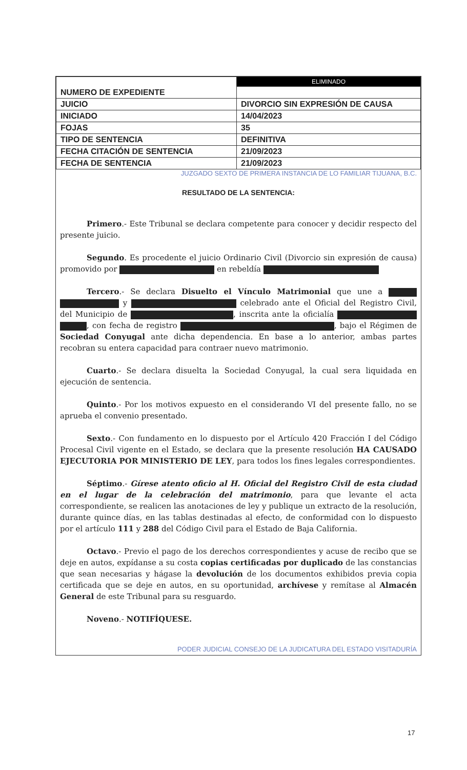| NUMERO DE EXPEDIENTE | ELIMINADO |
| JUICIO | DIVORCIO SIN EXPRESIÓN DE CAUSA |
| INICIADO | 14/04/2023 |
| FOJAS | 35 |
| TIPO DE SENTENCIA | DEFINITIVA |
| FECHA CITACIÓN DE SENTENCIA | 21/09/2023 |
| FECHA DE SENTENCIA | 21/09/2023 |
JUZGADO SEXTO DE PRIMERA INSTANCIA DE LO FAMILIAR TIJUANA, B.C.
RESULTADO DE LA SENTENCIA:
Primero.- Este Tribunal se declara competente para conocer y decidir respecto del presente juicio.
Segundo. Es procedente el juicio Ordinario Civil (Divorcio sin expresión de causa) promovido por en rebeldía
Tercero.- Se declara Disuelto el Vínculo Matrimonial que une a y celebrado ante el Oficial del Registro Civil, del Municipio de , inscrita ante la oficialía , con fecha de registro , bajo el Régimen de Sociedad Conyugal ante dicha dependencia. En base a lo anterior, ambas partes recobran su entera capacidad para contraer nuevo matrimonio.
Cuarto.- Se declara disuelta la Sociedad Conyugal, la cual sera liquidada en ejecución de sentencia.
Quinto.- Por los motivos expuesto en el considerando VI del presente fallo, no se aprueba el convenio presentado.
Sexto.- Con fundamento en lo dispuesto por el Artículo 420 Fracción I del Código Procesal Civil vigente en el Estado, se declara que la presente resolución HA CAUSADO EJECUTORIA POR MINISTERIO DE LEY, para todos los fines legales correspondientes.
Séptimo.- Gírese atento oficio al H. Oficial del Registro Civil de esta ciudad en el lugar de la celebración del matrimonio, para que levante el acta correspondiente, se realicen las anotaciones de ley y publique un extracto de la resolución, durante quince días, en las tablas destinadas al efecto, de conformidad con lo dispuesto por el artículo 111 y 288 del Código Civil para el Estado de Baja California.
Octavo.- Previo el pago de los derechos correspondientes y acuse de recibo que se deje en autos, expídanse a su costa copias certificadas por duplicado de las constancias que sean necesarias y hágase la devolución de los documentos exhibidos previa copia certificada que se deje en autos, en su oportunidad, archívese y remítase al Almacén General de este Tribunal para su resguardo.
Noveno.- NOTIFÍQUESE.
PODER JUDICIAL CONSEJO DE LA JUDICATURA DEL ESTADO VISITADURÍA
17